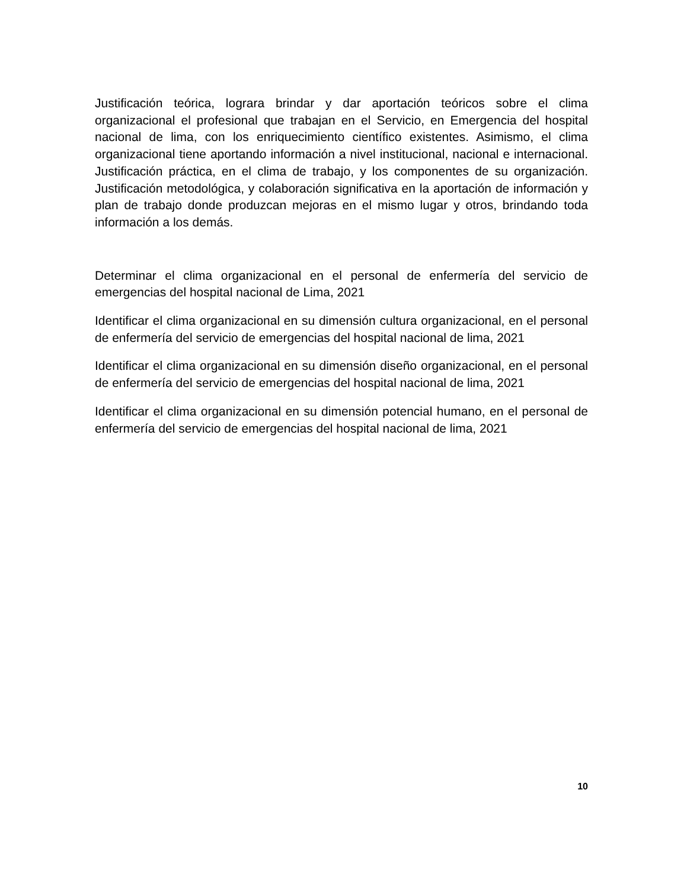Justificación teórica, lograra brindar y dar aportación teóricos sobre el clima organizacional el profesional que trabajan en el Servicio, en Emergencia del hospital nacional de lima, con los enriquecimiento científico existentes. Asimismo, el clima organizacional tiene aportando información a nivel institucional, nacional e internacional. Justificación práctica, en el clima de trabajo, y los componentes de su organización. Justificación metodológica, y colaboración significativa en la aportación de información y plan de trabajo donde produzcan mejoras en el mismo lugar y otros, brindando toda información a los demás.
Determinar el clima organizacional en el personal de enfermería del servicio de emergencias del hospital nacional de Lima, 2021
Identificar el clima organizacional en su dimensión cultura organizacional, en el personal de enfermería del servicio de emergencias del hospital nacional de lima, 2021
Identificar el clima organizacional en su dimensión diseño organizacional, en el personal de enfermería del servicio de emergencias del hospital nacional de lima, 2021
Identificar el clima organizacional en su dimensión potencial humano, en el personal de enfermería del servicio de emergencias del hospital nacional de lima, 2021
10